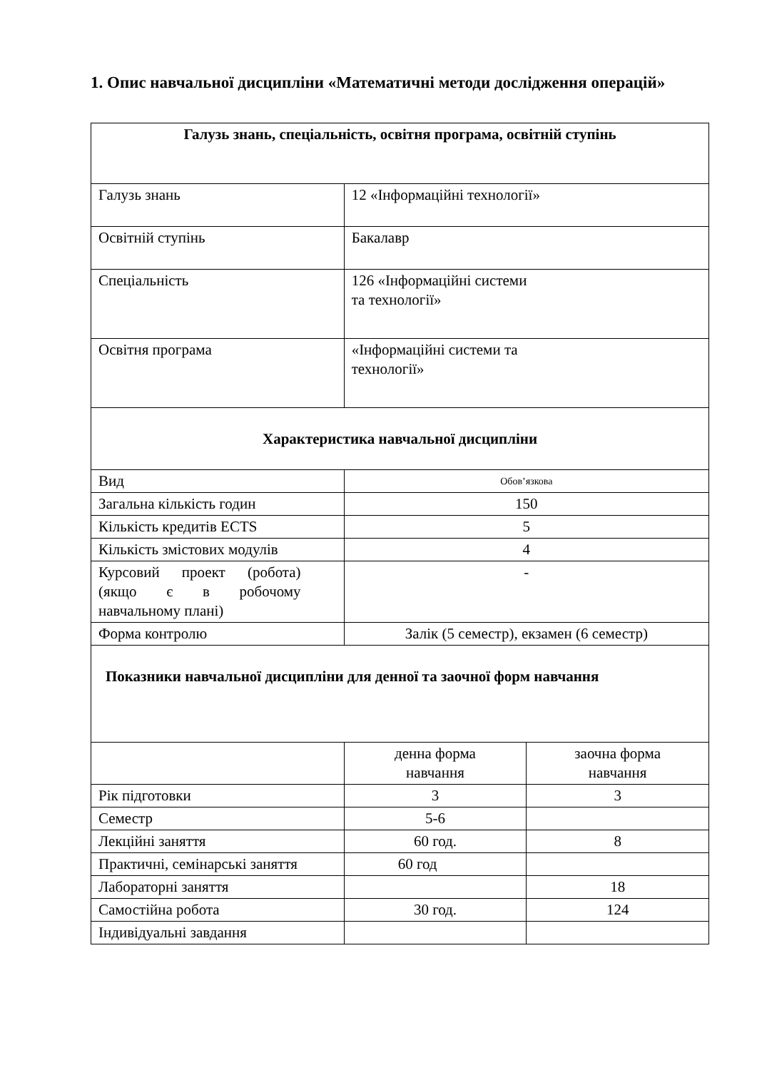1. Опис навчальної дисципліни «Математичні методи дослідження операцій»
| Галузь знань, спеціальність, освітня програма, освітній ступінь | | |
| Галузь знань | 12 «Інформаційні технології» | |
| Освітній ступінь | Бакалавр | |
| Спеціальність | 126 «Інформаційні системи та технології» | |
| Освітня програма | «Інформаційні системи та технології» | |
| Характеристика навчальної дисципліни | | |
| Вид | Обов’язкова | |
| Загальна кількість годин | 150 | |
| Кількість кредитів ECTS | 5 | |
| Кількість змістових модулів | 4 | |
| Курсовий проект (робота) (якщо є в робочому навчальному плані) | - | |
| Форма контролю | Залік (5 семестр), екзамен (6 семестр) | |
| Показники навчальної дисципліни для денної та заочної форм навчання | | |
| | денна форма навчання | заочна форма навчання |
| Рік підготовки | 3 | 3 |
| Семестр | 5-6 | |
| Лекційні заняття | 60 год. | 8 |
| Практичні, семінарські заняття | 60 год | |
| Лабораторні заняття | | 18 |
| Самостійна робота | 30 год. | 124 |
| Індивідуальні завдання | | |